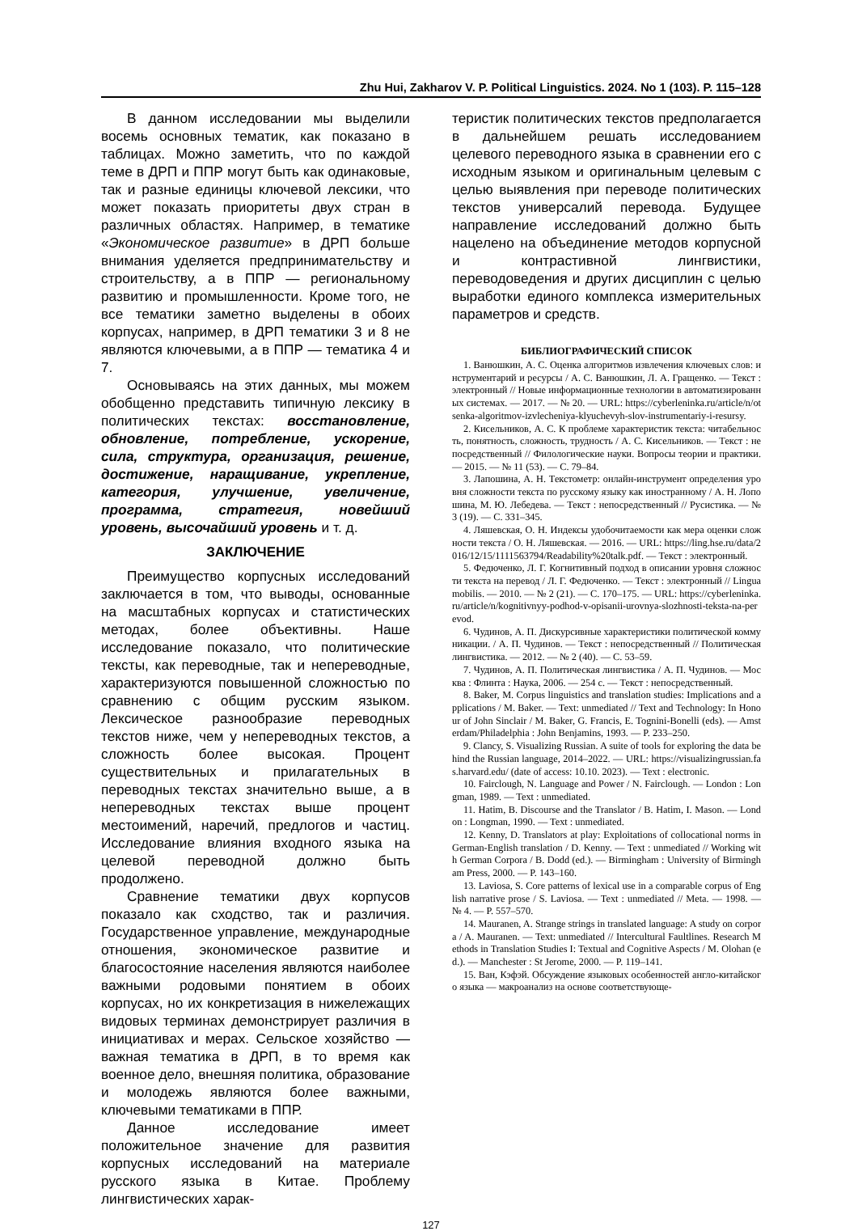Zhu Hui, Zakharov V. P. Political Linguistics. 2024. No 1 (103). P. 115–128
В данном исследовании мы выделили восемь основных тематик, как показано в таблицах. Можно заметить, что по каждой теме в ДРП и ППР могут быть как одинаковые, так и разные единицы ключевой лексики, что может показать приоритеты двух стран в различных областях. Например, в тематике «Экономическое развитие» в ДРП больше внимания уделяется предпринимательству и строительству, а в ППР — региональному развитию и промышленности. Кроме того, не все тематики заметно выделены в обоих корпусах, например, в ДРП тематики 3 и 8 не являются ключевыми, а в ППР — тематика 4 и 7.
Основываясь на этих данных, мы можем обобщенно представить типичную лексику в политических текстах: восстановление, обновление, потребление, ускорение, сила, структура, организация, решение, достижение, наращивание, укрепление, категория, улучшение, увеличение, программа, стратегия, новейший уровень, высочайший уровень и т. д.
ЗАКЛЮЧЕНИЕ
Преимущество корпусных исследований заключается в том, что выводы, основанные на масштабных корпусах и статистических методах, более объективны. Наше исследование показало, что политические тексты, как переводные, так и непереводные, характеризуются повышенной сложностью по сравнению с общим русским языком. Лексическое разнообразие переводных текстов ниже, чем у непереводных текстов, а сложность более высокая. Процент существительных и прилагательных в переводных текстах значительно выше, а в непереводных текстах выше процент местоимений, наречий, предлогов и частиц. Исследование влияния входного языка на целевой переводной должно быть продолжено.
Сравнение тематики двух корпусов показало как сходство, так и различия. Государственное управление, международные отношения, экономическое развитие и благосостояние населения являются наиболее важными родовыми понятием в обоих корпусах, но их конкретизация в нижележащих видовых терминах демонстрирует различия в инициативах и мерах. Сельское хозяйство — важная тематика в ДРП, в то время как военное дело, внешняя политика, образование и молодежь являются более важными, ключевыми тематиками в ППР.
Данное исследование имеет положительное значение для развития корпусных исследований на материале русского языка в Китае. Проблему лингвистических харак-
теристик политических текстов предполагается в дальнейшем решать исследованием целевого переводного языка в сравнении его с исходным языком и оригинальным целевым с целью выявления при переводе политических текстов универсалий перевода. Будущее направление исследований должно быть нацелено на объединение методов корпусной и контрастивной лингвистики, переводоведения и других дисциплин с целью выработки единого комплекса измерительных параметров и средств.
БИБЛИОГРАФИЧЕСКИЙ СПИСОК
1. Ванюшкин, А. С. Оценка алгоритмов извлечения ключевых слов: инструментарий и ресурсы / А. С. Ванюшкин, Л. А. Гращенко. — Текст : электронный // Новые информационные технологии в автоматизированных системах. — 2017. — № 20. — URL: https://cyberleninka.ru/article/n/otsenka-algoritmov-izvlecheniya-klyuchevyh-slov-instrumentariy-i-resursy.
2. Кисельников, А. С. К проблеме характеристик текста: читабельность, понятность, сложность, трудность / А. С. Кисельников. — Текст : непосредственный // Филологические науки. Вопросы теории и практики. — 2015. — № 11 (53). — С. 79–84.
3. Лапошина, А. Н. Текстометр: онлайн-инструмент определения уровня сложности текста по русскому языку как иностранному / А. Н. Лопошина, М. Ю. Лебедева. — Текст : непосредственный // Русистика. — № 3 (19). — С. 331–345.
4. Ляшевская, О. Н. Индексы удобочитаемости как мера оценки сложности текста / О. Н. Ляшевская. — 2016. — URL: https://ling.hse.ru/data/2016/12/15/1111563794/Readability%20talk.pdf. — Текст : электронный.
5. Федюченко, Л. Г. Когнитивный подход в описании уровня сложности текста на перевод / Л. Г. Федюченко. — Текст : электронный // Lingua mobilis. — 2010. — № 2 (21). — С. 170–175. — URL: https://cyberleninka.ru/article/n/kognitivnyy-podhod-v-opisanii-urovnya-slozhnosti-teksta-na-perevod.
6. Чудинов, А. П. Дискурсивные характеристики политической коммуникации. / А. П. Чудинов. — Текст : непосредственный // Политическая лингвистика. — 2012. — № 2 (40). — С. 53–59.
7. Чудинов, А. П. Политическая лингвистика / А. П. Чудинов. — Москва : Флинта : Наука, 2006. — 254 с. — Текст : непосредственный.
8. Baker, M. Corpus linguistics and translation studies: Implications and applications / M. Baker. — Text: unmediated // Text and Technology: In Honour of John Sinclair / M. Baker, G. Francis, E. Tognini-Bonelli (eds). — Amsterdam/Philadelphia : John Benjamins, 1993. — P. 233–250.
9. Clancy, S. Visualizing Russian. A suite of tools for exploring the data behind the Russian language, 2014–2022. — URL: https://visualizingrussian.fas.harvard.edu/ (date of access: 10.10. 2023). — Text : electronic.
10. Fairclough, N. Language and Power / N. Fairclough. — London : Longman, 1989. — Text : unmediated.
11. Hatim, B. Discourse and the Translator / B. Hatim, I. Mason. — London : Longman, 1990. — Text : unmediated.
12. Kenny, D. Translators at play: Exploitations of collocational norms in German-English translation / D. Kenny. — Text : unmediated // Working with German Corpora / B. Dodd (ed.). — Birmingham : University of Birmingham Press, 2000. — P. 143–160.
13. Laviosa, S. Core patterns of lexical use in a comparable corpus of English narrative prose / S. Laviosa. — Text : unmediated // Meta. — 1998. — № 4. — P. 557–570.
14. Mauranen, A. Strange strings in translated language: A study on corpora / A. Mauranen. — Text: unmediated // Intercultural Faultlines. Research Methods in Translation Studies I: Textual and Cognitive Aspects / M. Olohan (ed.). — Manchester : St Jerome, 2000. — P. 119–141.
15. Ван, Кэфэй. Обсуждение языковых особенностей англо-китайского языка — макроанализ на основе соответствующе-
127